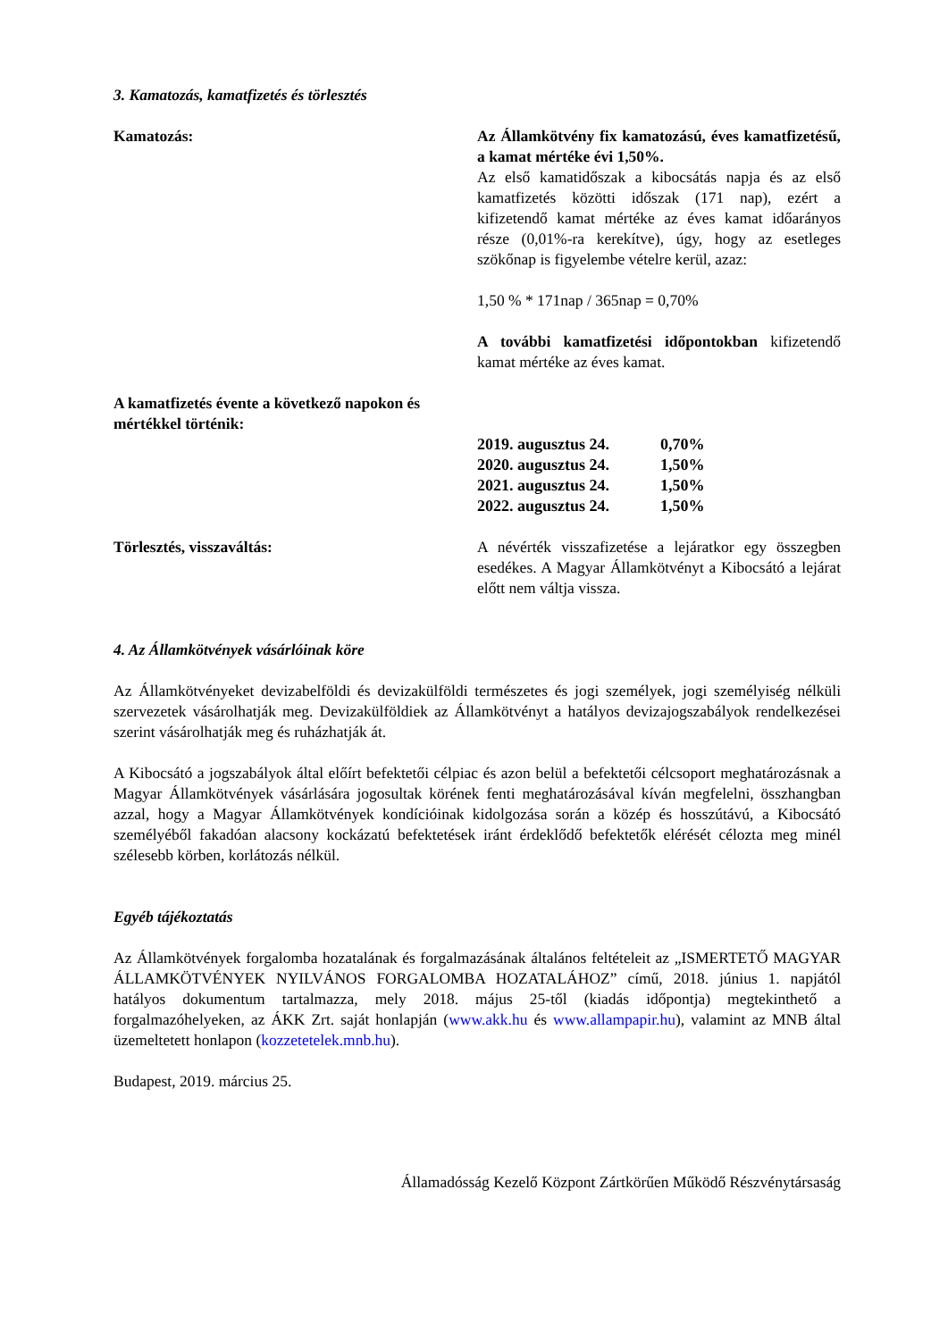3. Kamatozás, kamatfizetés és törlesztés
Kamatozás: Az Államkötvény fix kamatozású, éves kamatfizetésű, a kamat mértéke évi 1,50%.
Az első kamatidőszak a kibocsátás napja és az első kamatfizetés közötti időszak (171 nap), ezért a kifizetendő kamat mértéke az éves kamat időarányos része (0,01%-ra kerekítve), úgy, hogy az esetleges szökőnap is figyelembe vételre kerül, azaz:
1,50 % * 171nap / 365nap = 0,70%
A további kamatfizetési időpontokban kifizetendő kamat mértéke az éves kamat.
A kamatfizetés évente a következő napokon és mértékkel történik:
| 2019. augusztus 24. | 0,70% |
| 2020. augusztus 24. | 1,50% |
| 2021. augusztus 24. | 1,50% |
| 2022. augusztus 24. | 1,50% |
Törlesztés, visszaváltás: A névérték visszafizetése a lejáratkor egy összegben esedékes. A Magyar Államkötvényt a Kibocsátó a lejárat előtt nem váltja vissza.
4. Az Államkötvények vásárlóinak köre
Az Államkötvényeket devizabelföldi és devizakülföldi természetes és jogi személyek, jogi személyiség nélküli szervezetek vásárolhatják meg. Devizakülföldiek az Államkötvényt a hatályos devizajogszabályok rendelkezései szerint vásárolhatják meg és ruházhatják át.
A Kibocsátó a jogszabályok által előírt befektetői célpiac és azon belül a befektetői célcsoport meghatározásnak a Magyar Államkötvények vásárlására jogosultak körének fenti meghatározásával kíván megfelelni, összhangban azzal, hogy a Magyar Államkötvények kondícióinak kidolgozása során a közép és hosszútávú, a Kibocsátó személyéből fakadóan alacsony kockázatú befektetések iránt érdeklődő befektetők elérését célozta meg minél szélesebb körben, korlátozás nélkül.
Egyéb tájékoztatás
Az Államkötvények forgalomba hozatalának és forgalmazásának általános feltételeit az „ISMERTETŐ MAGYAR ÁLLAMKÖTVÉNYEK NYILVÁNOS FORGALOMBA HOZATALÁHOZ” című, 2018. június 1. napjától hatályos dokumentum tartalmazza, mely 2018. május 25-től (kiadás időpontja) megtekinthető a forgalmazóhelyeken, az ÁKK Zrt. saját honlapján (www.akk.hu és www.allampapir.hu), valamint az MNB által üzemeltetett honlapon (kozzetetelek.mnb.hu).
Budapest, 2019. március 25.
Államadósság Kezelő Központ Zártkörűen Működő Részvénytársaság